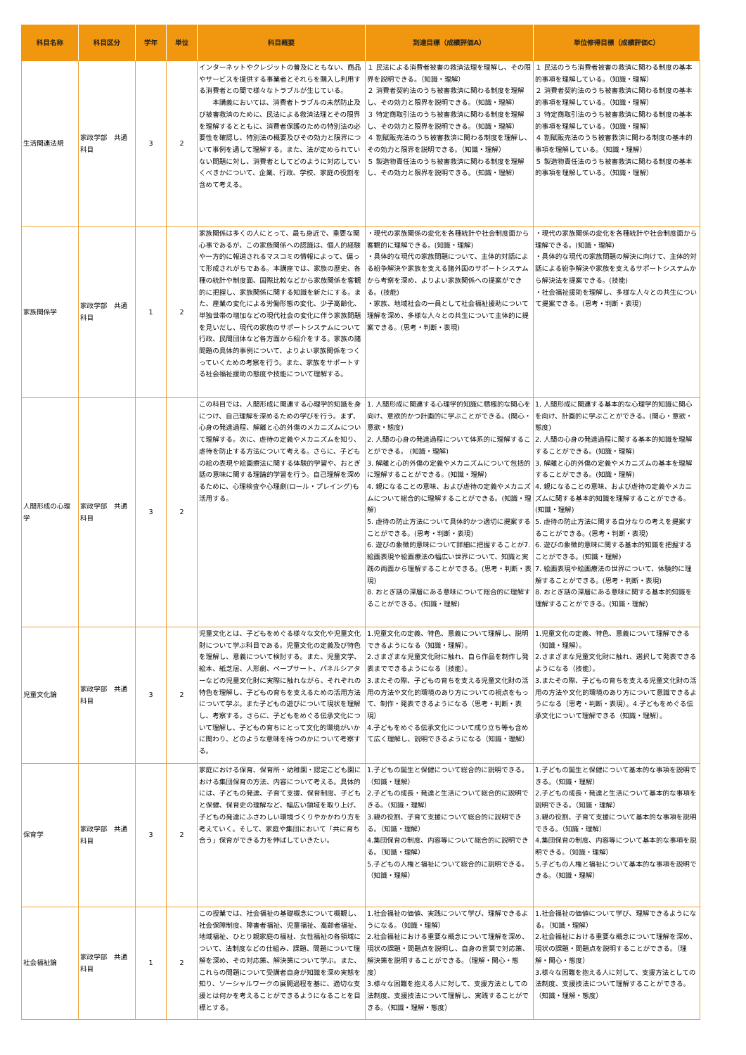| 科目名称 | 科目区分 | 学年 | 単位 | 科目概要 | 到達目標（成績評価A） | 単位修得目標（成績評価C） |
| --- | --- | --- | --- | --- | --- | --- |
| 生活関連法規 | 家政学部 共通科目 | 3 | 2 | インターネットやクレジットの普及にともない、商品やサービスを提供する事業者とそれらを購入し利用する消費者との間で様々なトラブルが生じている。 本講義においては、消費者トラブルの未然防止及び被害救済のために、民法による救済法理とその限界を理解するとともに、消費者保護のための特別法の必要性を確認し、特別法の概要及びその効力と限界について事例を通して理解する。また、法が定められていない問題に対し、消費者としてどのように対応していくべきかについて、企業、行政、学校、家庭の役割を含めて考える。 | １ 民法による消費者被害の救済法理を理解し、その限界を説明できる。（知識・理解） ２ 消費者契約法のうち被害救済に関わる制度を理解し、その効力と限界を説明できる。（知識・理解） ３ 特定商取引法のうち被害救済に関わる制度を理解し、その効力と限界を説明できる。（知識・理解） ４ 割賦販売法のうち被害救済に関わる制度を理解し、その効力と限界を説明できる。（知識・理解） ５ 製造物責任法のうち被害救済に関わる制度を理解し、その効力と限界を説明できる。（知識・理解） | １ 民法のうち消費者被害の救済に関わる制度の基本的事項を理解している。（知識・理解） ２ 消費者契約法のうち被害救済に関わる制度の基本的事項を理解している。（知識・理解） ３ 特定商取引法のうち被害救済に関わる制度の基本的事項を理解している。（知識・理解） ４ 割賦販売法のうち被害救済に関わる制度の基本的事項を理解している。（知識・理解） ５ 製造物責任法のうち被害救済に関わる制度の基本的事項を理解している。（知識・理解） |
| 家族関係学 | 家政学部 共通科目 | 1 | 2 | 家族関係は多くの人にとって、最も身近で、重要な関心事であるが、この家族関係への認識は、個人的経験や一方的に報道されるマスコミの情報によって、偏って形成されがちである。本講座では、家族の歴史、各種の統計や制度面、国際比較などから家族関係を客観的に把握し、家族関係に関する知識を新たにする。また、産業の変化による労働形態の変化、少子高齢化、単独世帯の増加などの現代社会の変化に伴う家族問題を見いだし、現代の家族のサポートシステムについて行政、民間団体など各方面から紹介をする。家族の諸問題の具体的事例について、よりよい家族関係をつくっていくための考察を行う。また、家族をサポートする社会福祉援助の態度や技能について理解する。 | ・現代の家族関係の変化を各種統計や社会制度面から客観的に理解できる。(知識・理解) ・具体的な現代の家族問題について、主体的対話による紛争解決や家族を支える諸外国のサポートシステムから考察を深め、よりよい家族関係への提案ができる。(技能) ・家族、地域社会の一員として社会福祉援助について理解を深め、多様な人々との共生について主体的に提案できる。(思考・判断・表現) | ・現代の家族関係の変化を各種統計や社会制度面から理解できる。(知識・理解) ・具体的な現代の家族問題の解決に向けて、主体的対話による紛争解決や家族を支えるサポートシステムから解決法を提案できる。(技能) ・社会福祉援助を理解し、多様な人々との共生について提案できる。(思考・判断・表現) |
| 人間形成の心理学 | 家政学部 共通科目 | 3 | 2 | この科目では、人間形成に関連する心理学的知識を身につけ、自己理解を深めるための学びを行う。まず、心身の発達過程、解離と心的外傷のメカニズムについて理解する。次に、虐待の定義やメカニズムを知り、虐待を防止する方法について考える。さらに、子どもの絵の表現や絵画療法に関する体験的学習や、おとぎ話の意味に関する理論的学習を行う。自己理解を深めるために、心理検査や心理劇(ロール・プレイング)も活用する。 | 1. 人間形成に関連する心理学的知識に積極的な関心を向け、意欲的かつ計画的に学ぶことができる。(関心・意欲・態度) 2. 人間の心身の発達過程について体系的に理解することができる。 (知識・理解) 3. 解離と心的外傷の定義やメカニズムについて包括的に理解することができる。(知識・理解) 4. 親になることの意味、および虐待の定義やメカニズムについて総合的に理解することができる。(知識・理解) 5. 虐待の防止方法について具体的かつ適切に提案することができる。(思考・判断・表現) 6. 遊びの象徴的意味について詳細に把握することが7. 絵画表現や絵画療法の幅広い世界について、知識と実践の両面から理解することができる。(思考・判断・表現) 8. おとぎ話の深層にある意味について総合的に理解することができる。(知識・理解) | 1. 人間形成に関連する基本的な心理学的知識に関心を向け、計画的に学ぶことができる。(関心・意欲・態度) 2. 人間の心身の発達過程に関する基本的知識を理解することができる。(知識・理解) 3. 解離と心的外傷の定義やメカニズムの基本を理解することができる。(知識・理解) 4. 親になることの意味、および虐待の定義やメカニズムに関する基本的知識を理解することができる。(知識・理解) 5. 虐待の防止方法に関する自分なりの考えを提案することができる。(思考・判断・表現) 6. 遊びの象徴的意味に関する基本的知識を把握することができる。(知識・理解) 7. 絵画表現や絵画療法の世界について、体験的に理解することができる。(思考・判断・表現) 8. おとぎ話の深層にある意味に関する基本的知識を理解することができる。(知識・理解) |
| 児童文化論 | 家政学部 共通科目 | 3 | 2 | 児童文化とは、子どもをめぐる様々な文化や児童文化財について学ぶ科目である。児童文化の定義及び特色を理解し、意義について検討する。また、児童文学、絵本、紙芝居、人形劇、ペープサート、パネルシアターなどの児童文化財に実際に触れながら、それぞれの特色を理解し、子どもの育ちを支えるための活用方法について学ぶ。また子どもの遊びについて現状を理解し、考察する。さらに、子どもをめぐる伝承文化について理解し、子どもの育ちにとって文化的環境がいかに関わり、どのような意味を持つのかについて考察する。 | 1.児童文化の定義、特色、意義について理解し、説明できるようになる（知識・理解）。 2.さまざまな児童文化財に触れ、自ら作品を制作し発表までできるようになる（技能）。 3.またその際、子どもの育ちを支える児童文化財の活用の方法や文化的環境のあり方についての視点をもって、制作・発表できるようになる（思考・判断・表現） 4.子どもをめぐる伝承文化について成り立ち等も含めて広く理解し、説明できるようになる（知識・理解） | 1.児童文化の定義、特色、意義について理解できる（知識・理解）。 2.さまざまな児童文化財に触れ、選択して発表できるようになる（技能）。 3.またその際、子どもの育ちを支える児童文化財の活用の方法や文化的環境のあり方について意識できるようになる（思考・判断・表現）。4.子どもをめぐる伝承文化について理解できる（知識・理解）。 |
| 保育学 | 家政学部 共通科目 | 3 | 2 | 家庭における保育、保育所・幼稚園・認定こども園における集団保育の方法、内容について考える。具体的には、子どもの発達、子育て支援、保育制度、子どもと保健、保育史の理解など、幅広い領域を取り上げ、子どもの発達にふさわしい環境づくりやかかわり方を考えていく。そして、家庭や集団において「共に育ち合う」保育ができる力を伸ばしていきたい。 | 1.子どもの誕生と保健について総合的に説明できる。（知識・理解） 2.子どもの成長・発達と生活について総合的に説明できる。（知識・理解） 3.親の役割、子育て支援について総合的に説明できる。（知識・理解） 4.集団保育の制度、内容等について総合的に説明できる。（知識・理解） 5.子どもの人権と福祉について総合的に説明できる。（知識・理解） | 1.子どもの誕生と保健について基本的な事項を説明できる。（知識・理解） 2.子どもの成長・発達と生活について基本的な事項を説明できる。（知識・理解） 3.親の役割、子育て支援について基本的な事項を説明できる。（知識・理解） 4.集団保育の制度、内容等について基本的な事項を説明できる。（知識・理解） 5.子どもの人権と福祉について基本的な事項を説明できる。（知識・理解） |
| 社会福祉論 | 家政学部 共通科目 | 1 | 2 | この授業では、社会福祉の基礎概念について概観し、社会保障制度、障害者福祉、児童福祉、高齢者福祉、地域福祉、ひとり親家庭の福祉、女性福祉の各領域について、法制度などの仕組み、課題、問題について理解を深め、その対応策、解決策について学ぶ。また、これらの問題について受講者自身が知識を深め実態を知り、ソーシャルワークの展開過程を基に、適切な支援とは何かを考えることができるようになることを目標とする。 | 1.社会福祉の価値、実践について学び、理解できるようになる。（知識・理解） 2.社会福祉における重要な概念について理解を深め、現状の課題・問題点を説明し、自身の言葉で対応策、解決策を説明することができる。（理解・関心・態度） 3.様々な困難を抱える人に対して、支援方法としての法制度、支援技法について理解し、実践することができる。（知識・理解・態度） | 1.社会福祉の価値について学び、理解できるようになる。（知識・理解） 2.社会福祉における重要な概念について理解を深め、現状の課題・問題点を説明することができる。（理解・関心・態度） 3.様々な困難を抱える人に対して、支援方法としての法制度、支援技法について理解することができる。（知識・理解・態度） |